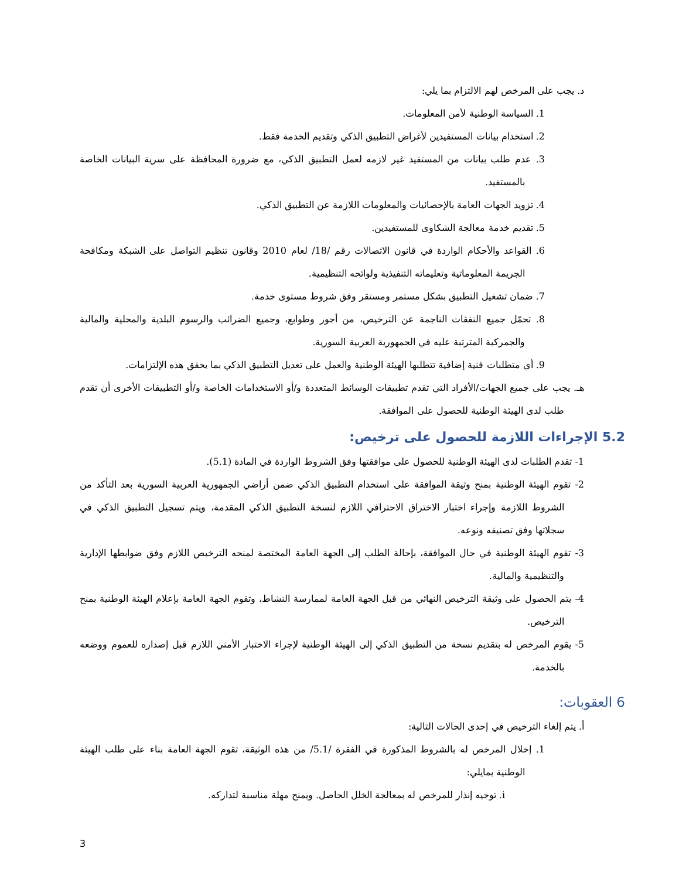د. يجب على المرخص لهم الالتزام بما يلي:
1. السياسة الوطنية لأمن المعلومات.
2. استخدام بيانات المستفيدين لأغراض التطبيق الذكي وتقديم الخدمة فقط.
3. عدم طلب بيانات من المستفيد غير لازمه لعمل التطبيق الذكي، مع ضرورة المحافظة على سرية البيانات الخاصة بالمستفيد.
4. تزويد الجهات العامة بالإحصائيات والمعلومات اللازمة عن التطبيق الذكي.
5. تقديم خدمة معالجة الشكاوى للمستفيدين.
6. القواعد والأحكام الواردة في قانون الاتصالات رقم /18/ لعام 2010 وقانون تنظيم التواصل على الشبكة ومكافحة الجريمة المعلوماتية وتعليماته التنفيذية ولوائحه التنظيمية.
7. ضمان تشغيل التطبيق بشكل مستمر ومستقر وفق شروط مستوى خدمة.
8. تحمّل جميع النفقات الناجمة عن الترخيص، من أجور وطوابع، وجميع الضرائب والرسوم البلدية والمحلية والمالية والجمركية المترتبة عليه في الجمهورية العربية السورية.
9. أي متطلبات فنية إضافية تتطلبها الهيئة الوطنية والعمل على تعديل التطبيق الذكي بما يحقق هذه الإلتزامات.
هـ. يجب على جميع الجهات/الأفراد التي تقدم تطبيقات الوسائط المتعددة و/أو الاستخدامات الخاصة و/أو التطبيقات الأخرى أن تقدم طلب لدى الهيئة الوطنية للحصول على الموافقة.
5.2 الإجراءات اللازمة للحصول على ترخيص:
1- تقدم الطلبات لدى الهيئة الوطنية للحصول على موافقتها وفق الشروط الواردة في المادة (5.1).
2- تقوم الهيئة الوطنية بمنح وثيقة الموافقة على استخدام التطبيق الذكي ضمن أراضي الجمهورية العربية السورية بعد التأكد من الشروط اللازمة وإجراء اختبار الاختراق الاحترافي اللازم لنسخة التطبيق الذكي المقدمة، ويتم تسجيل التطبيق الذكي في سجلاتها وفق تصنيفه ونوعه.
3- تقوم الهيئة الوطنية في حال الموافقة، بإحالة الطلب إلى الجهة العامة المختصة لمنحه الترخيص اللازم وفق ضوابطها الإدارية والتنظيمية والمالية.
4- يتم الحصول على وثيقة الترخيص النهائي من قبل الجهة العامة لممارسة النشاط، وتقوم الجهة العامة بإعلام الهيئة الوطنية بمنح الترخيص.
5- يقوم المرخص له بتقديم نسخة من التطبيق الذكي إلى الهيئة الوطنية لإجراء الاختبار الأمني اللازم قبل إصداره للعموم ووضعه بالخدمة.
6 العقوبات:
أ. يتم إلغاء الترخيص في إحدى الحالات التالية:
1. إخلال المرخص له بالشروط المذكورة في الفقرة /5.1/ من هذه الوثيقة، تقوم الجهة العامة بناء على طلب الهيئة الوطنية بمايلي:
i. توجيه إنذار للمرخص له بمعالجة الخلل الحاصل. ويمنح مهلة مناسبة لتداركه.
3